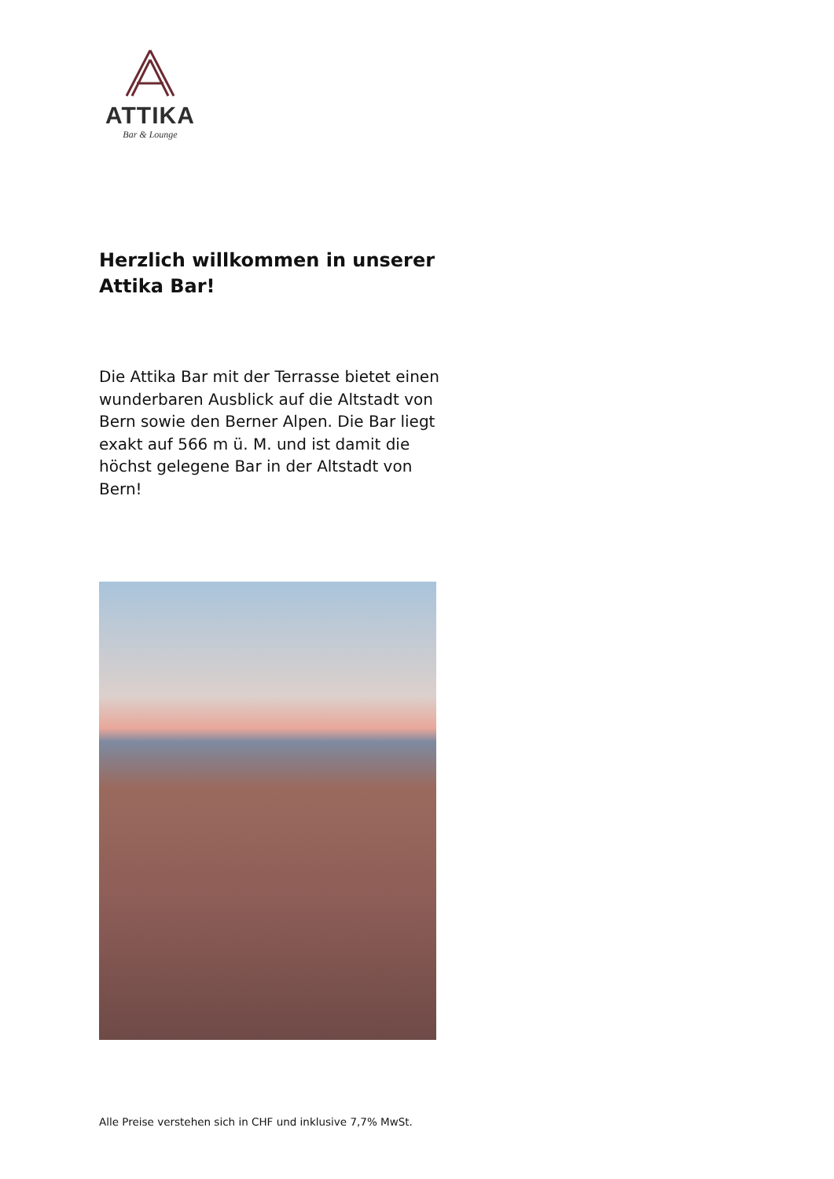ATTIKA
Bar & Lounge
Herzlich willkommen in unserer
Attika Bar!
Die Attika Bar mit der Terrasse bietet einen wunderbaren Ausblick auf die Altstadt von Bern sowie den Berner Alpen. Die Bar liegt exakt auf 566 m ü. M. und ist damit die höchst gelegene Bar in der Altstadt von Bern!
Alle Preise verstehen sich in CHF und inklusive 7,7% MwSt.